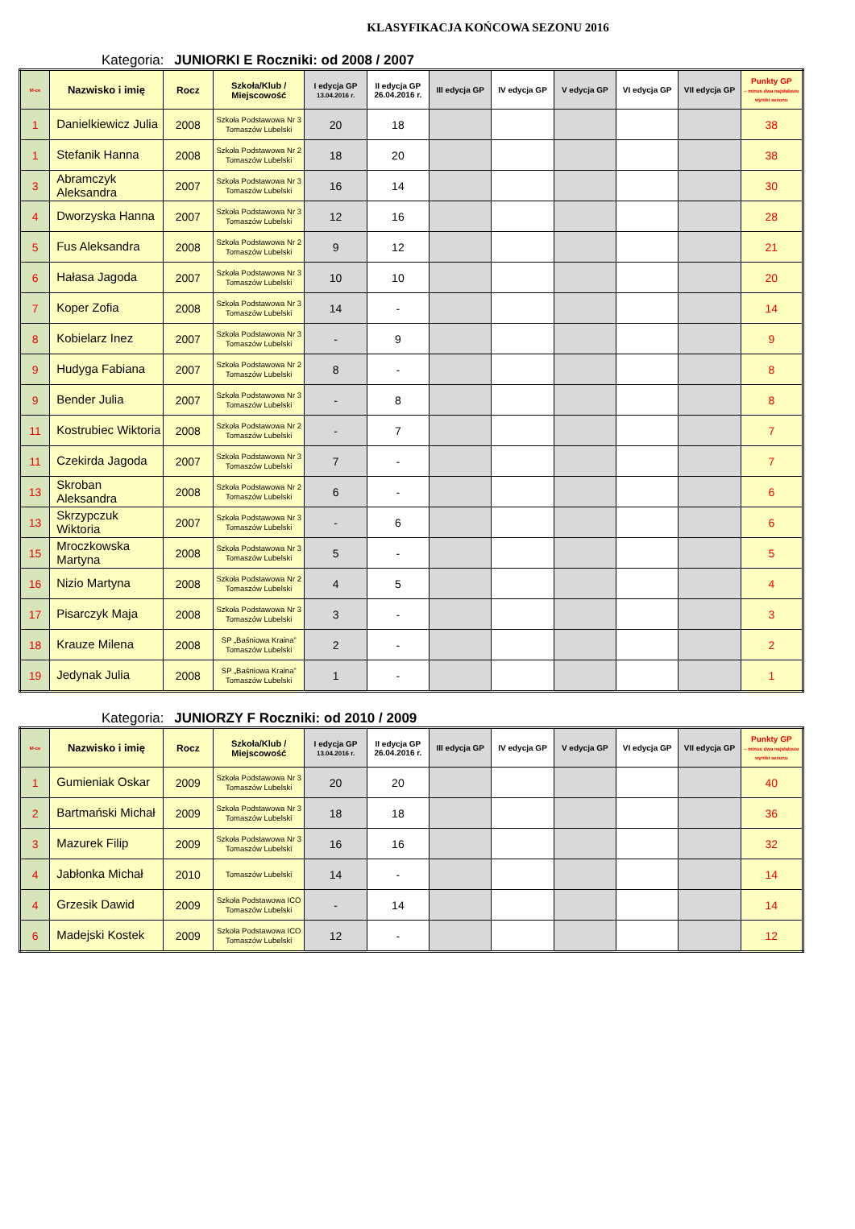KLASYFIKACJA KOŃCOWA SEZONU 2016
Kategoria: JUNIORKI E Roczniki: od 2008 / 2007
| M-ce | Nazwisko i imię | Rocz | Szkoła/Klub / Miejscowość | I edycja GP 13.04.2016 r. | II edycja GP 26.04.2016 r. | III edycja GP | IV edycja GP | V edycja GP | VI edycja GP | VII edycja GP | Punkty GP – minus dwa najsłabsze wyniki sezonu |
| --- | --- | --- | --- | --- | --- | --- | --- | --- | --- | --- | --- |
| 1 | Danielkiewicz Julia | 2008 | Szkoła Podstawowa Nr 3 Tomaszów Lubelski | 20 | 18 | | | | | | 38 |
| 1 | Stefanik Hanna | 2008 | Szkoła Podstawowa Nr 2 Tomaszów Lubelski | 18 | 20 | | | | | | 38 |
| 3 | Abramczyk Aleksandra | 2007 | Szkoła Podstawowa Nr 3 Tomaszów Lubelski | 16 | 14 | | | | | | 30 |
| 4 | Dworzyska Hanna | 2007 | Szkoła Podstawowa Nr 3 Tomaszów Lubelski | 12 | 16 | | | | | | 28 |
| 5 | Fus Aleksandra | 2008 | Szkoła Podstawowa Nr 2 Tomaszów Lubelski | 9 | 12 | | | | | | 21 |
| 6 | Hałasa Jagoda | 2007 | Szkoła Podstawowa Nr 3 Tomaszów Lubelski | 10 | 10 | | | | | | 20 |
| 7 | Koper Zofia | 2008 | Szkoła Podstawowa Nr 3 Tomaszów Lubelski | 14 | - | | | | | | 14 |
| 8 | Kobielarz Inez | 2007 | Szkoła Podstawowa Nr 3 Tomaszów Lubelski | - | 9 | | | | | | 9 |
| 9 | Hudyga Fabiana | 2007 | Szkoła Podstawowa Nr 2 Tomaszów Lubelski | 8 | - | | | | | | 8 |
| 9 | Bender Julia | 2007 | Szkoła Podstawowa Nr 3 Tomaszów Lubelski | - | 8 | | | | | | 8 |
| 11 | Kostrubiec Wiktoria | 2008 | Szkoła Podstawowa Nr 2 Tomaszów Lubelski | - | 7 | | | | | | 7 |
| 11 | Czekirda Jagoda | 2007 | Szkoła Podstawowa Nr 3 Tomaszów Lubelski | 7 | - | | | | | | 7 |
| 13 | Skroban Aleksandra | 2008 | Szkoła Podstawowa Nr 2 Tomaszów Lubelski | 6 | - | | | | | | 6 |
| 13 | Skrzypczuk Wiktoria | 2007 | Szkoła Podstawowa Nr 3 Tomaszów Lubelski | - | 6 | | | | | | 6 |
| 15 | Mroczkowska Martyna | 2008 | Szkoła Podstawowa Nr 3 Tomaszów Lubelski | 5 | - | | | | | | 5 |
| 16 | Nizio Martyna | 2008 | Szkoła Podstawowa Nr 2 Tomaszów Lubelski | 4 | 5 | | | | | | 4 |
| 17 | Pisarczyk Maja | 2008 | Szkoła Podstawowa Nr 3 Tomaszów Lubelski | 3 | - | | | | | | 3 |
| 18 | Krauze Milena | 2008 | SP „Baśniowa Kraina” Tomaszów Lubelski | 2 | - | | | | | | 2 |
| 19 | Jedynak Julia | 2008 | SP „Baśniowa Kraina” Tomaszów Lubelski | 1 | - | | | | | | 1 |
Kategoria: JUNIORZY F Roczniki: od 2010 / 2009
| M-ce | Nazwisko i imię | Rocz | Szkoła/Klub / Miejscowość | I edycja GP 13.04.2016 r. | II edycja GP 26.04.2016 r. | III edycja GP | IV edycja GP | V edycja GP | VI edycja GP | VII edycja GP | Punkty GP – minus dwa najsłabsze wyniki sezonu |
| --- | --- | --- | --- | --- | --- | --- | --- | --- | --- | --- | --- |
| 1 | Gumieniak Oskar | 2009 | Szkoła Podstawowa Nr 3 Tomaszów Lubelski | 20 | 20 | | | | | | 40 |
| 2 | Bartmański Michał | 2009 | Szkoła Podstawowa Nr 3 Tomaszów Lubelski | 18 | 18 | | | | | | 36 |
| 3 | Mazurek Filip | 2009 | Szkoła Podstawowa Nr 3 Tomaszów Lubelski | 16 | 16 | | | | | | 32 |
| 4 | Jabłonka Michał | 2010 | Tomaszów Lubelski | 14 | - | | | | | | 14 |
| 4 | Grzesik Dawid | 2009 | Szkoła Podstawowa ICO Tomaszów Lubelski | - | 14 | | | | | | 14 |
| 6 | Madejski Kostek | 2009 | Szkoła Podstawowa ICO Tomaszów Lubelski | 12 | - | | | | | | 12 |